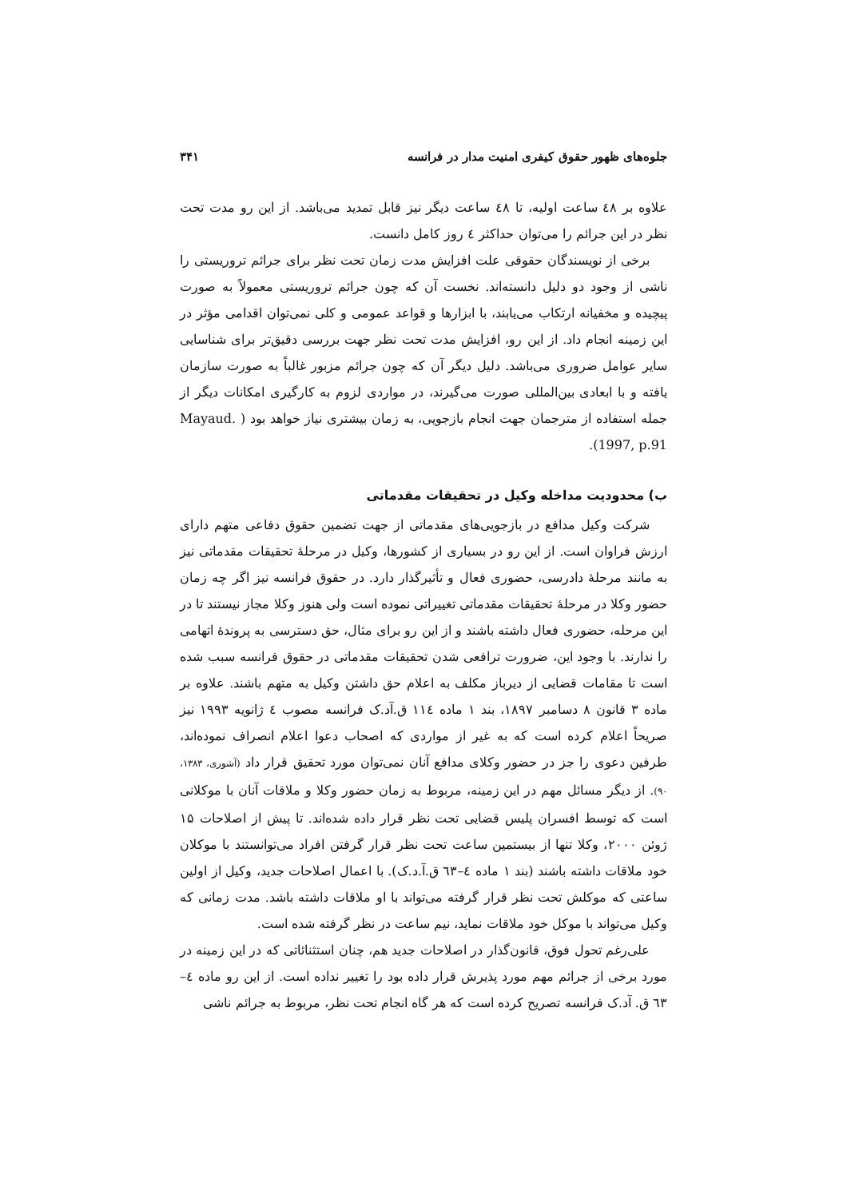جلوه‌های ظهور حقوق کیفری امنیت مدار در فرانسه ۳۴۱
علاوه بر ٤٨ ساعت اولیه، تا ٤٨ ساعت دیگر نیز قابل تمدید می‌باشد. از این رو مدت تحت نظر در این جرائم را می‌توان حداکثر ٤ روز کامل دانست.
برخی از نویسندگان حقوقی علت افزایش مدت زمان تحت نظر برای جرائم تروریستی را ناشی از وجود دو دلیل دانسته‌اند. نخست آن که چون جرائم تروریستی معمولاً به صورت پیچیده و مخفیانه ارتکاب می‌یابند، با ابزارها و قواعد عمومی و کلی نمی‌توان اقدامی مؤثر در این زمینه انجام داد. از این رو، افزایش مدت تحت نظر جهت بررسی دقیق‌تر برای شناسایی سایر عوامل ضروری می‌باشد. دلیل دیگر آن که چون جرائم مزبور غالباً به صورت سازمان یافته و با ابعادی بین‌المللی صورت می‌گیرند، در مواردی لزوم به کارگیری امکانات دیگر از جمله استفاده از مترجمان جهت انجام بازجویی، به زمان بیشتری نیاز خواهد بود ( Mayaud. 1997, p.91).
ب) محدودیت مداخله وکیل در تحقیقات مقدماتی
شرکت وکیل مدافع در بازجویی‌های مقدماتی از جهت تضمین حقوق دفاعی متهم دارای ارزش فراوان است. از این رو در بسیاری از کشورها، وکیل در مرحلهٔ تحقیقات مقدماتی نیز به مانند مرحلهٔ دادرسی، حضوری فعال و تأثیرگذار دارد. در حقوق فرانسه نیز اگر چه زمان حضور وکلا در مرحلهٔ تحقیقات مقدماتی تغییراتی نموده است ولی هنوز وکلا مجاز نیستند تا در این مرحله، حضوری فعال داشته باشند و از این رو برای مثال، حق دسترسی به پروندهٔ اتهامی را ندارند. با وجود این، ضرورت ترافعی شدن تحقیقات مقدماتی در حقوق فرانسه سبب شده است تا مقامات قضایی از دیرباز مکلف به اعلام حق داشتن وکیل به متهم باشند. علاوه بر ماده ۳ قانون ۸ دسامبر ۱۸۹۷، بند ۱ ماده ۱۱٤ ق.آد.ک فرانسه مصوب ٤ ژانویه ۱۹۹۳ نیز صریحاً اعلام کرده است که به غیر از مواردی که اصحاب دعوا اعلام انصراف نموده‌اند، طرفین دعوی را جز در حضور وکلای مدافع آنان نمی‌توان مورد تحقیق قرار داد (آشوری، ۱۳۸۳، ۹۰). از دیگر مسائل مهم در این زمینه، مربوط به زمان حضور وکلا و ملاقات آنان با موکلانی است که توسط افسران پلیس قضایی تحت نظر قرار داده شده‌اند. تا پیش از اصلاحات ۱۵ ژوئن ۲۰۰۰، وکلا تنها از بیستمین ساعت تحت نظر قرار گرفتن افراد می‌توانستند با موکلان خود ملاقات داشته باشند (بند ۱ ماده ٤–٦۳ ق.آ.د.ک). با اعمال اصلاحات جدید، وکیل از اولین ساعتی که موکلش تحت نظر قرار گرفته می‌تواند با او ملاقات داشته باشد. مدت زمانی که وکیل می‌تواند با موکل خود ملاقات نماید، نیم ساعت در نظر گرفته شده است.
علی‌رغم تحول فوق، قانون‌گذار در اصلاحات جدید هم، چنان استثنائاتی که در این زمینه در مورد برخی از جرائم مهم مورد پذیرش قرار داده بود را تغییر نداده است. از این رو ماده ٤–٦۳ ق. آد.ک فرانسه تصریح کرده است که هر گاه انجام تحت نظر، مربوط به جرائم ناشی